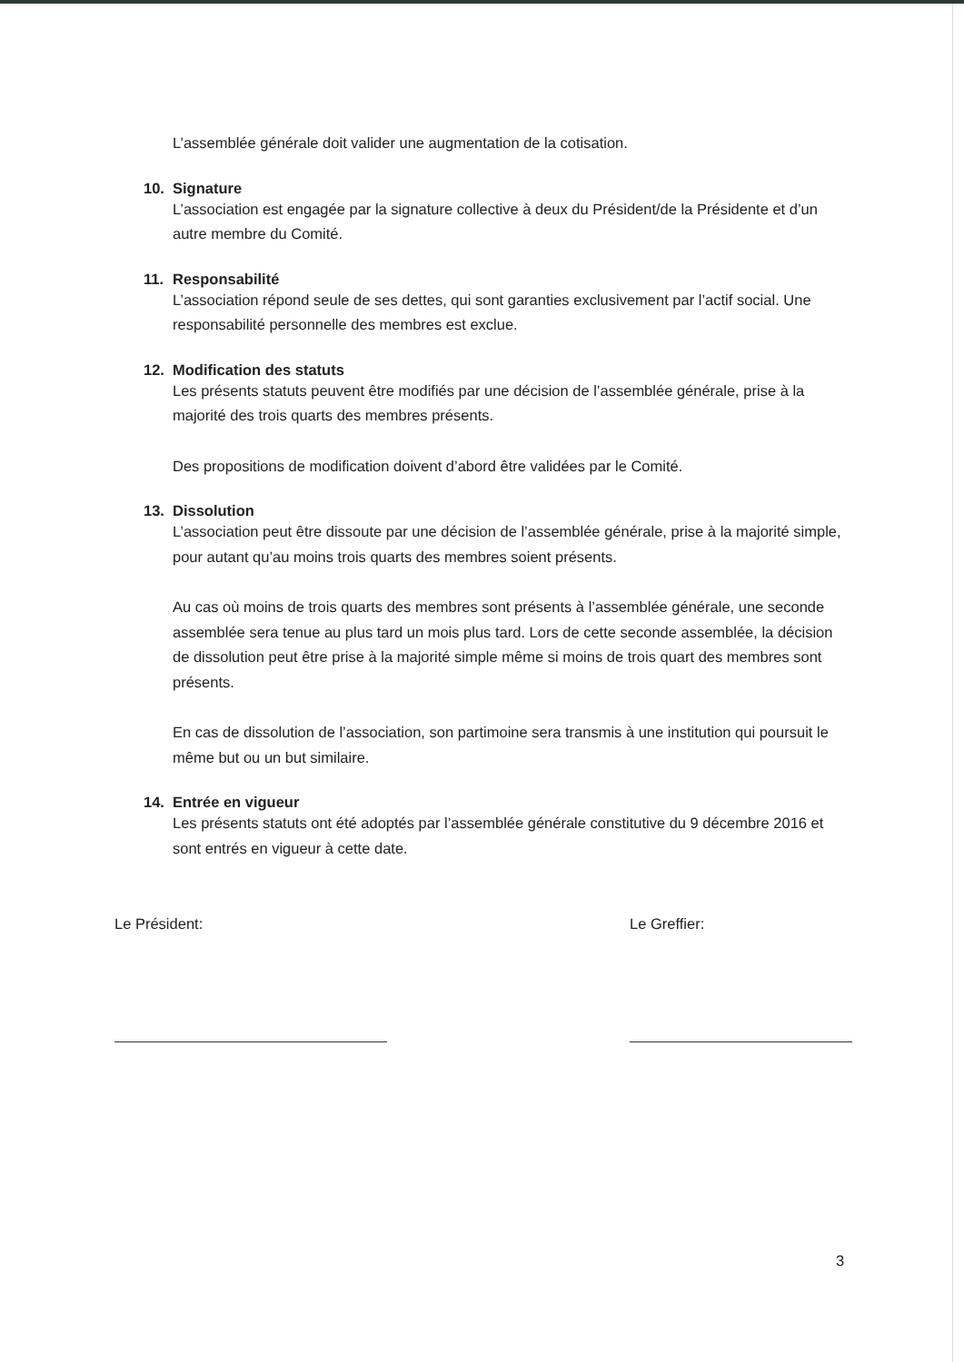L’assemblée générale doit valider une augmentation de la cotisation.
10. Signature
L’association est engagée par la signature collective à deux du Président/de la Présidente et d’un autre membre du Comité.
11. Responsabilité
L’association répond seule de ses dettes, qui sont garanties exclusivement par l’actif social. Une responsabilité personnelle des membres est exclue.
12. Modification des statuts
Les présents statuts peuvent être modifiés par une décision de l’assemblée générale, prise à la majorité des trois quarts des membres présents.
Des propositions de modification doivent d’abord être validées par le Comité.
13. Dissolution
L’association peut être dissoute par une décision de l’assemblée générale, prise à la majorité simple, pour autant qu’au moins trois quarts des membres soient présents.
Au cas où moins de trois quarts des membres sont présents à l’assemblée générale, une seconde assemblée sera tenue au plus tard un mois plus tard. Lors de cette seconde assemblée, la décision de dissolution peut être prise à la majorité simple même si moins de trois quart des membres sont présents.
En cas de dissolution de l’association, son partimoine sera transmis à une institution qui poursuit le même but ou un but similaire.
14. Entrée en vigueur
Les présents statuts ont été adoptés par l’assemblée générale constitutive du 9 décembre 2016 et sont entrés en vigueur à cette date.
Le Président: Le Greffier:
3